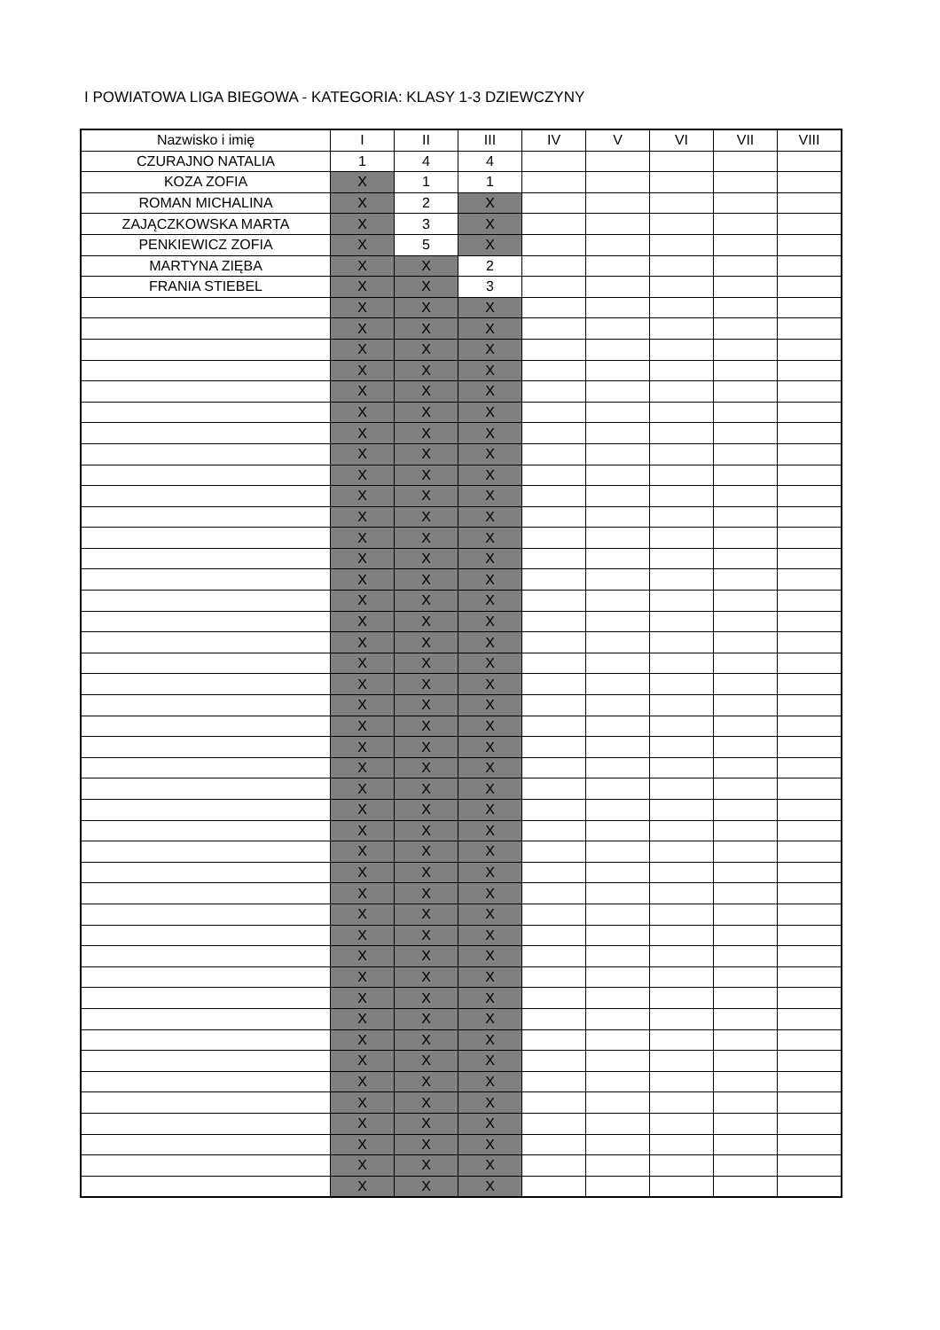I POWIATOWA LIGA BIEGOWA - KATEGORIA: KLASY 1-3 DZIEWCZYNY
| Nazwisko i imię | I | II | III | IV | V | VI | VII | VIII |
| --- | --- | --- | --- | --- | --- | --- | --- | --- |
| CZURAJNO NATALIA | 1 | 4 | 4 | | | | | |
| KOZA ZOFIA | X | 1 | 1 | | | | | |
| ROMAN MICHALINA | X | 2 | X | | | | | |
| ZAJĄCZKOWSKA MARTA | X | 3 | X | | | | | |
| PENKIEWICZ ZOFIA | X | 5 | X | | | | | |
| MARTYNA ZIĘBA | X | X | 2 | | | | | |
| FRANIA STIEBEL | X | X | 3 | | | | | |
| | X | X | X | | | | | |
| | X | X | X | | | | | |
| | X | X | X | | | | | |
| | X | X | X | | | | | |
| | X | X | X | | | | | |
| | X | X | X | | | | | |
| | X | X | X | | | | | |
| | X | X | X | | | | | |
| | X | X | X | | | | | |
| | X | X | X | | | | | |
| | X | X | X | | | | | |
| | X | X | X | | | | | |
| | X | X | X | | | | | |
| | X | X | X | | | | | |
| | X | X | X | | | | | |
| | X | X | X | | | | | |
| | X | X | X | | | | | |
| | X | X | X | | | | | |
| | X | X | X | | | | | |
| | X | X | X | | | | | |
| | X | X | X | | | | | |
| | X | X | X | | | | | |
| | X | X | X | | | | | |
| | X | X | X | | | | | |
| | X | X | X | | | | | |
| | X | X | X | | | | | |
| | X | X | X | | | | | |
| | X | X | X | | | | | |
| | X | X | X | | | | | |
| | X | X | X | | | | | |
| | X | X | X | | | | | |
| | X | X | X | | | | | |
| | X | X | X | | | | | |
| | X | X | X | | | | | |
| | X | X | X | | | | | |
| | X | X | X | | | | | |
| | X | X | X | | | | | |
| | X | X | X | | | | | |
| | X | X | X | | | | | |
| | X | X | X | | | | | |
| | X | X | X | | | | | |
| | X | X | X | | | | | |
| | X | X | X | | | | | |